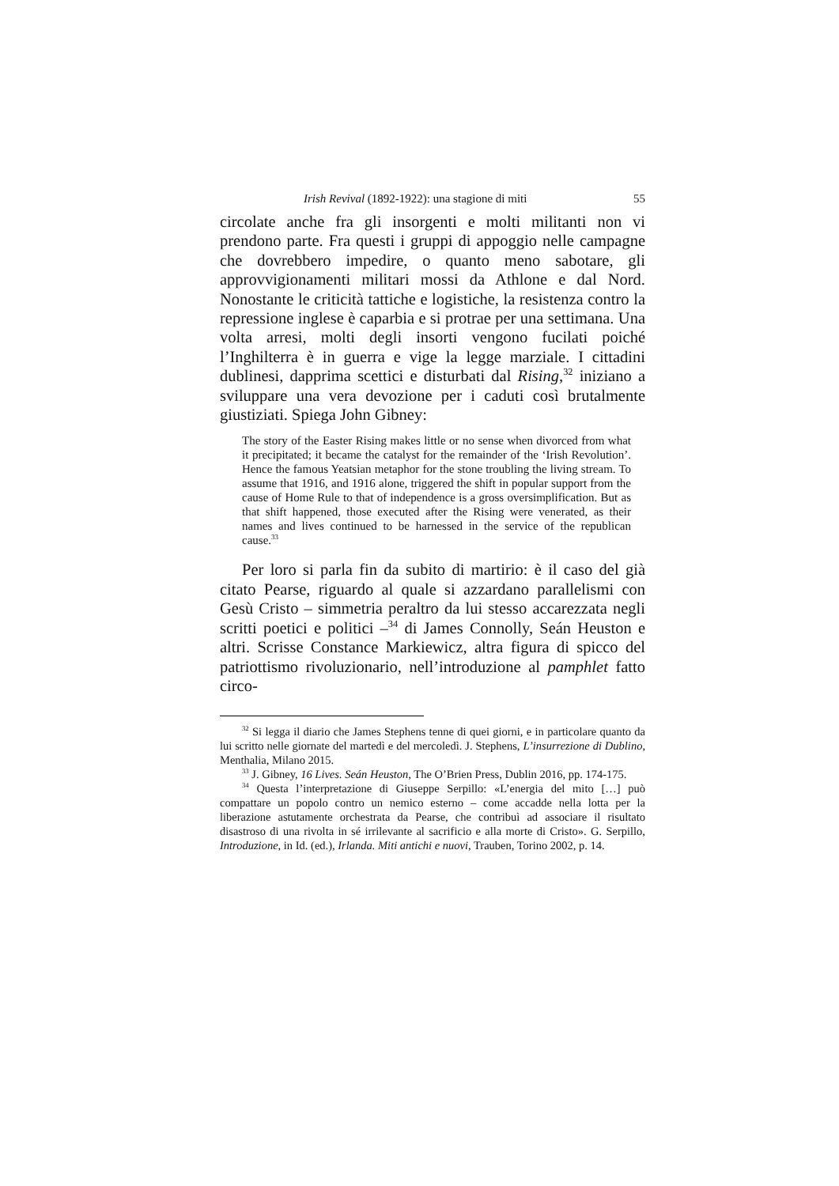Irish Revival (1892-1922): una stagione di miti 55
circolate anche fra gli insorgenti e molti militanti non vi prendono parte. Fra questi i gruppi di appoggio nelle campagne che dovrebbero impedire, o quanto meno sabotare, gli approvvigionamenti militari mossi da Athlone e dal Nord. Nonostante le criticità tattiche e logistiche, la resistenza contro la repressione inglese è caparbia e si protrae per una settimana. Una volta arresi, molti degli insorti vengono fucilati poiché l’Inghilterra è in guerra e vige la legge marziale. I cittadini dublinesi, dapprima scettici e disturbati dal Rising,<sup>32</sup> iniziano a sviluppare una vera devozione per i caduti così brutalmente giustiziati. Spiega John Gibney:
The story of the Easter Rising makes little or no sense when divorced from what it precipitated; it became the catalyst for the remainder of the ‘Irish Revolution’. Hence the famous Yeatsian metaphor for the stone troubling the living stream. To assume that 1916, and 1916 alone, triggered the shift in popular support from the cause of Home Rule to that of independence is a gross oversimplification. But as that shift happened, those executed after the Rising were venerated, as their names and lives continued to be harnessed in the service of the republican cause.<sup>33</sup>
Per loro si parla fin da subito di martirio: è il caso del già citato Pearse, riguardo al quale si azzardano parallelismi con Gesù Cristo – simmetria peraltro da lui stesso accarezzata negli scritti poetici e politici –<sup>34</sup> di James Connolly, Seán Heuston e altri. Scrisse Constance Markiewicz, altra figura di spicco del patriottismo rivoluzionario, nell’introduzione al pamphlet fatto circo-
<sup>32</sup> Si legga il diario che James Stephens tenne di quei giorni, e in particolare quanto da lui scritto nelle giornate del martedì e del mercoledì. J. Stephens, L’insurrezione di Dublino, Menthalia, Milano 2015.
<sup>33</sup> J. Gibney, 16 Lives. Seán Heuston, The O’Brien Press, Dublin 2016, pp. 174-175.
<sup>34</sup> Questa l’interpretazione di Giuseppe Serpillo: «L’energia del mito […] può compattare un popolo contro un nemico esterno – come accadde nella lotta per la liberazione astutamente orchestrata da Pearse, che contribuì ad associare il risultato disastroso di una rivolta in sé irrilevante al sacrificio e alla morte di Cristo». G. Serpillo, Introduzione, in Id. (ed.), Irlanda. Miti antichi e nuovi, Trauben, Torino 2002, p. 14.